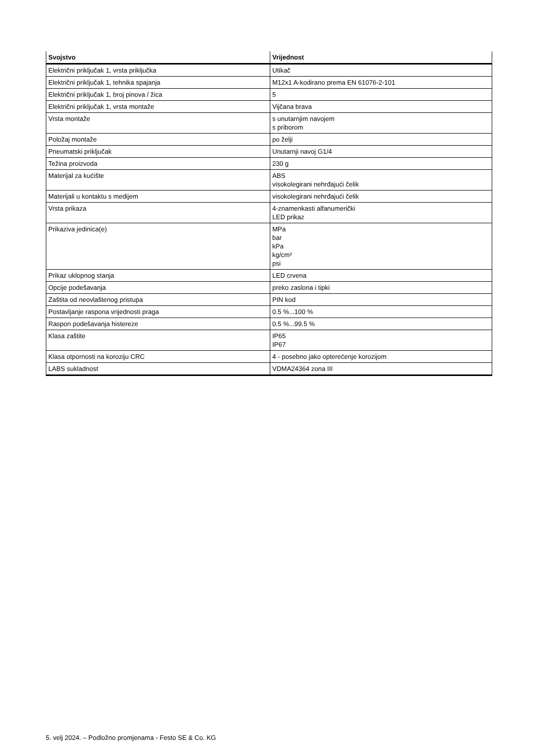| Svojstvo | Vrijednost |
| --- | --- |
| Električni priključak 1, vrsta priključka | Utikač |
| Električni priključak 1, tehnika spajanja | M12x1 A-kodirano prema EN 61076-2-101 |
| Električni priključak 1, broj pinova / žica | 5 |
| Električni priključak 1, vrsta montaže | Vijčana brava |
| Vrsta montaže | s unutarnjim navojem s priborom |
| Položaj montaže | po želji |
| Pneumatski priključak | Unutarnji navoj G1/4 |
| Težina proizvoda | 230 g |
| Materijal za kućište | ABS visokolegirani nehrđajući čelik |
| Materijali u kontaktu s medijem | visokolegirani nehrđajući čelik |
| Vrsta prikaza | 4-znamenkasti alfanumerički LED prikaz |
| Prikaziva jedinica(e) | MPa bar kPa kg/cm² psi |
| Prikaz uklopnog stanja | LED crvena |
| Opcije podešavanja | preko zaslona i tipki |
| Zaštita od neovlaštenog pristupa | PIN kod |
| Postavljanje raspona vrijednosti praga | 0.5 %...100 % |
| Raspon podešavanja histereze | 0.5 %...99.5 % |
| Klasa zaštite | IP65 IP67 |
| Klasa otpornosti na koroziju CRC | 4 - posebno jako opterećenje korozijom |
| LABS sukladnost | VDMA24364 zona III |
5. velj 2024. – Podložno promjenama - Festo SE & Co. KG